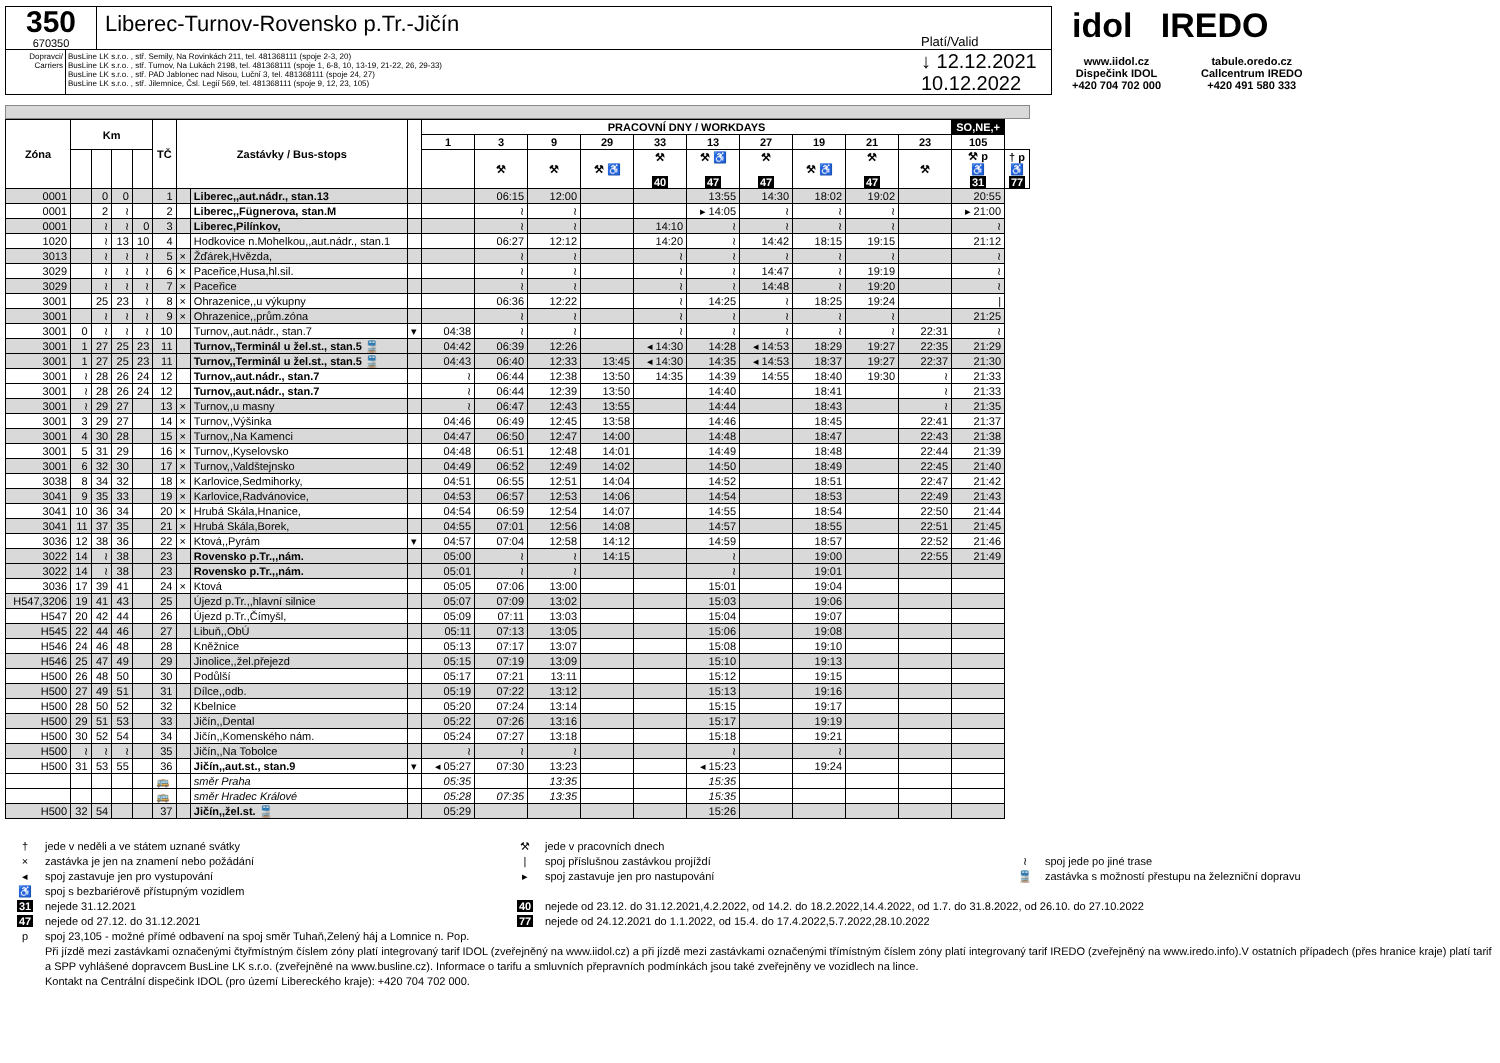350
670350
Liberec-Turnov-Rovensko p.Tr.-Jičín
Platí/Valid
Dopravci/ Carriers
BusLine LK s.r.o. , stř. Semily, Na Rovinkách 211, tel. 481368111 (spoje 2-3, 20)
BusLine LK s.r.o. , stř. Turnov, Na Lukách 2198, tel. 481368111 (spoje 1, 6-8, 10, 13-19, 21-22, 26, 29-33)
BusLine LK s.r.o. , stř. PAD Jablonec nad Nisou, Luční 3, tel. 481368111 (spoje 24, 27)
BusLine LK s.r.o. , stř. Jilemnice, Čsl. Legií 569, tel. 481368111 (spoje 9, 12, 23, 105)
↓ 12.12.2021
10.12.2022
idol IREDO
www.iidol.cz
Dispečink IDOL
+420 704 702 000
tabule.oredo.cz
Callcentrum IREDO
+420 491 580 333
| Zóna | Km | | | | TČ | Zastávky / Bus-stops | | | PRACOVNÍ DNY / WORKDAYS | | | | | | | | | | SO,NE,+ | |
| --- | --- | --- | --- | --- | --- | --- | --- | --- | --- | --- | --- | --- | --- | --- | --- | --- | --- | --- | --- | --- |
| | | | | | | | | | 1 | 3 | 9 | 29 | 33 | 13 | 27 | 19 | 21 | 23 | 105 | |
| | | | | | | | | | | ⚒ | ⚒ | ⚒ ♿ | ⚒ 40 | ⚒ ♿ 47 | ⚒ 47 | ⚒ ♿ | ⚒ 47 | ⚒ | ⚒ p ♿ 31 | † p ♿ 77 |
| 0001 | | 0 | 0 | | 1 | | Liberec,,aut.nádr., stan.13 | | | 06:15 | 12:00 | | | 13:55 | 14:30 | 18:02 | 19:02 | | 20:55 | |
| 0001 | | 2 | ≀ | | 2 | | Liberec,,Fügnerova, stan.M | | | ≀ | ≀ | | | ▸ 14:05 | ≀ | ≀ | ≀ | | ▸ 21:00 | |
| 0001 | | ≀ | ≀ | 0 | 3 | | Liberec,Pilínkov, | | | ≀ | ≀ | | 14:10 | ≀ | ≀ | ≀ | ≀ | | ≀ | |
| 1020 | | ≀ | 13 | 10 | 4 | | Hodkovice n.Mohelkou,,aut.nádr., stan.1 | | | 06:27 | 12:12 | | 14:20 | ≀ | 14:42 | 18:15 | 19:15 | | 21:12 | |
| 3013 | | ≀ | ≀ | ≀ | 5 | × | Žďárek,Hvězda, | | | ≀ | ≀ | | ≀ | ≀ | ≀ | ≀ | ≀ | | ≀ | |
| 3029 | | ≀ | ≀ | ≀ | 6 | × | Paceřice,Husa,hl.sil. | | | ≀ | ≀ | | ≀ | ≀ | 14:47 | ≀ | 19:19 | | ≀ | |
| 3029 | | ≀ | ≀ | ≀ | 7 | × | Paceřice | | | ≀ | ≀ | | ≀ | ≀ | 14:48 | ≀ | 19:20 | | ≀ | |
| 3001 | | 25 | 23 | ≀ | 8 | × | Ohrazenice,,u výkupny | | | 06:36 | 12:22 | | ≀ | 14:25 | ≀ | 18:25 | 19:24 | | / | |
| 3001 | | ≀ | ≀ | ≀ | 9 | × | Ohrazenice,,prům.zóna | | | ≀ | ≀ | | ≀ | ≀ | ≀ | ≀ | ≀ | | 21:25 | |
| 3001 | 0 | ≀ | ≀ | ≀ | 10 | | Turnov,,aut.nádr., stan.7 | ▾ | 04:38 | ≀ | ≀ | | ≀ | ≀ | ≀ | ≀ | ≀ | 22:31 | ≀ | |
| 3001 | 1 | 27 | 25 | 23 | 11 | | Turnov,,Terminál u žel.st., stan.5 🚆 | | 04:42 | 06:39 | 12:26 | | ◂ 14:30 | 14:28 | ◂ 14:53 | 18:29 | 19:27 | 22:35 | 21:29 | |
| 3001 | 1 | 27 | 25 | 23 | 11 | | Turnov,,Terminál u žel.st., stan.5 🚆 | | 04:43 | 06:40 | 12:33 | 13:45 | ◂ 14:30 | 14:35 | ◂ 14:53 | 18:37 | 19:27 | 22:37 | 21:30 | |
| 3001 | ≀ | 28 | 26 | 24 | 12 | | Turnov,,aut.nádr., stan.7 | | ≀ | 06:44 | 12:38 | 13:50 | 14:35 | 14:39 | 14:55 | 18:40 | 19:30 | ≀ | 21:33 | |
| 3001 | ≀ | 28 | 26 | 24 | 12 | | Turnov,,aut.nádr., stan.7 | | ≀ | 06:44 | 12:39 | 13:50 | | 14:40 | | 18:41 | | ≀ | 21:33 | |
| 3001 | ≀ | 29 | 27 | | 13 | × | Turnov,,u masny | | ≀ | 06:47 | 12:43 | 13:55 | | 14:44 | | 18:43 | | ≀ | 21:35 | |
| 3001 | 3 | 29 | 27 | | 14 | × | Turnov,,Výšinka | | 04:46 | 06:49 | 12:45 | 13:58 | | 14:46 | | 18:45 | | 22:41 | 21:37 | |
| 3001 | 4 | 30 | 28 | | 15 | × | Turnov,,Na Kamenci | | 04:47 | 06:50 | 12:47 | 14:00 | | 14:48 | | 18:47 | | 22:43 | 21:38 | |
| 3001 | 5 | 31 | 29 | | 16 | × | Turnov,,Kyselovsko | | 04:48 | 06:51 | 12:48 | 14:01 | | 14:49 | | 18:48 | | 22:44 | 21:39 | |
| 3001 | 6 | 32 | 30 | | 17 | × | Turnov,,Valdštejnsko | | 04:49 | 06:52 | 12:49 | 14:02 | | 14:50 | | 18:49 | | 22:45 | 21:40 | |
| 3038 | 8 | 34 | 32 | | 18 | × | Karlovice,Sedmihorky, | | 04:51 | 06:55 | 12:51 | 14:04 | | 14:52 | | 18:51 | | 22:47 | 21:42 | |
| 3041 | 9 | 35 | 33 | | 19 | × | Karlovice,Radvánovice, | | 04:53 | 06:57 | 12:53 | 14:06 | | 14:54 | | 18:53 | | 22:49 | 21:43 | |
| 3041 | 10 | 36 | 34 | | 20 | × | Hrubá Skála,Hnanice, | | 04:54 | 06:59 | 12:54 | 14:07 | | 14:55 | | 18:54 | | 22:50 | 21:44 | |
| 3041 | 11 | 37 | 35 | | 21 | × | Hrubá Skála,Borek, | | 04:55 | 07:01 | 12:56 | 14:08 | | 14:57 | | 18:55 | | 22:51 | 21:45 | |
| 3036 | 12 | 38 | 36 | | 22 | × | Ktová,,Pyrám | ▾ | 04:57 | 07:04 | 12:58 | 14:12 | | 14:59 | | 18:57 | | 22:52 | 21:46 | |
| 3022 | 14 | ≀ | 38 | | 23 | | Rovensko p.Tr.,,nám. | | 05:00 | ≀ | ≀ | 14:15 | | ≀ | | 19:00 | | 22:55 | 21:49 | |
| 3022 | 14 | ≀ | 38 | | 23 | | Rovensko p.Tr.,,nám. | | 05:01 | ≀ | ≀ | | | ≀ | | 19:01 | | | | |
| 3036 | 17 | 39 | 41 | | 24 | × | Ktová | | 05:05 | 07:06 | 13:00 | | | 15:01 | | 19:04 | | | | |
| H547,3206 | 19 | 41 | 43 | | 25 | | Újezd p.Tr.,,hlavní silnice | | 05:07 | 07:09 | 13:02 | | | 15:03 | | 19:06 | | | | |
| H547 | 20 | 42 | 44 | | 26 | | Újezd p.Tr.,Čímyšl, | | 05:09 | 07:11 | 13:03 | | | 15:04 | | 19:07 | | | | |
| H545 | 22 | 44 | 46 | | 27 | | Libuň,,ObÚ | | 05:11 | 07:13 | 13:05 | | | 15:06 | | 19:08 | | | | |
| H546 | 24 | 46 | 48 | | 28 | | Kněžnice | | 05:13 | 07:17 | 13:07 | | | 15:08 | | 19:10 | | | | |
| H546 | 25 | 47 | 49 | | 29 | | Jinolice,,žel.přejezd | | 05:15 | 07:19 | 13:09 | | | 15:10 | | 19:13 | | | | |
| H500 | 26 | 48 | 50 | | 30 | | Podůlší | | 05:17 | 07:21 | 13:11 | | | 15:12 | | 19:15 | | | | |
| H500 | 27 | 49 | 51 | | 31 | | Dílce,,odb. | | 05:19 | 07:22 | 13:12 | | | 15:13 | | 19:16 | | | | |
| H500 | 28 | 50 | 52 | | 32 | | Kbelnice | | 05:20 | 07:24 | 13:14 | | | 15:15 | | 19:17 | | | | |
| H500 | 29 | 51 | 53 | | 33 | | Jičín,,Dental | | 05:22 | 07:26 | 13:16 | | | 15:17 | | 19:19 | | | | |
| H500 | 30 | 52 | 54 | | 34 | | Jičín,,Komenského nám. | | 05:24 | 07:27 | 13:18 | | | 15:18 | | 19:21 | | | | |
| H500 | ≀ | ≀ | ≀ | | 35 | | Jičín,,Na Tobolce | | ≀ | ≀ | ≀ | | | ≀ | | ≀ | | | | |
| H500 | 31 | 53 | 55 | | 36 | | Jičín,,aut.st., stan.9 | ▾ | ◂ 05:27 | 07:30 | 13:23 | | | ◂ 15:23 | | 19:24 | | | | |
| | | | | | 🚌 | | směr Praha | | 05:35 | | 13:35 | | | 15:35 | | | | | | |
| | | | | | 🚌 | | směr Hradec Králové | | 05:28 | 07:35 | 13:35 | | | 15:35 | | | | | | |
| H500 | 32 | 54 | | | 37 | | Jičín,,žel.st. 🚆 | | 05:29 | | | | | 15:26 | | | | | | |
† jede v neděli a ve státem uznané svátky ⚒ jede v pracovních dnech
× zastávka je jen na znamení nebo požádání | spoj příslušnou zastávkou projíždí ≀ spoj jede po jiné trase
◂ spoj zastavuje jen pro vystupování ▸ spoj zastavuje jen pro nastupování 🚆 zastávka s možností přestupu na železniční dopravu
♿ spoj s bezbariérově přístupným vozidlem
31 nejede 31.12.2021 40 nejede od 23.12. do 31.12.2021,4.2.2022, od 14.2. do 18.2.2022,14.4.2022, od 1.7. do 31.8.2022, od 26.10. do 27.10.2022
47 nejede od 27.12. do 31.12.2021 77 nejede od 24.12.2021 do 1.1.2022, od 15.4. do 17.4.2022,5.7.2022,28.10.2022
p spoj 23,105 - možné přímé odbavení na spoj směr Tuhaň,Zelený háj a Lomnice n. Pop.
Při jízdě mezi zastávkami označenými čtyřmístným číslem zóny platí integrovaný tarif IDOL (zveřejněný na www.iidol.cz) a při jízdě mezi zastávkami označenými třímístným číslem zóny platí integrovaný tarif IREDO (zveřejněný na www.iredo.info).V ostatních případech (přes hranice kraje) platí tarif a SPP vyhlášené dopravcem BusLine LK s.r.o. (zveřejněné na www.busline.cz). Informace o tarifu a smluvních přepravních podmínkách jsou také zveřejněny ve vozidlech na lince.
Kontakt na Centrální dispečink IDOL (pro území Libereckého kraje): +420 704 702 000.